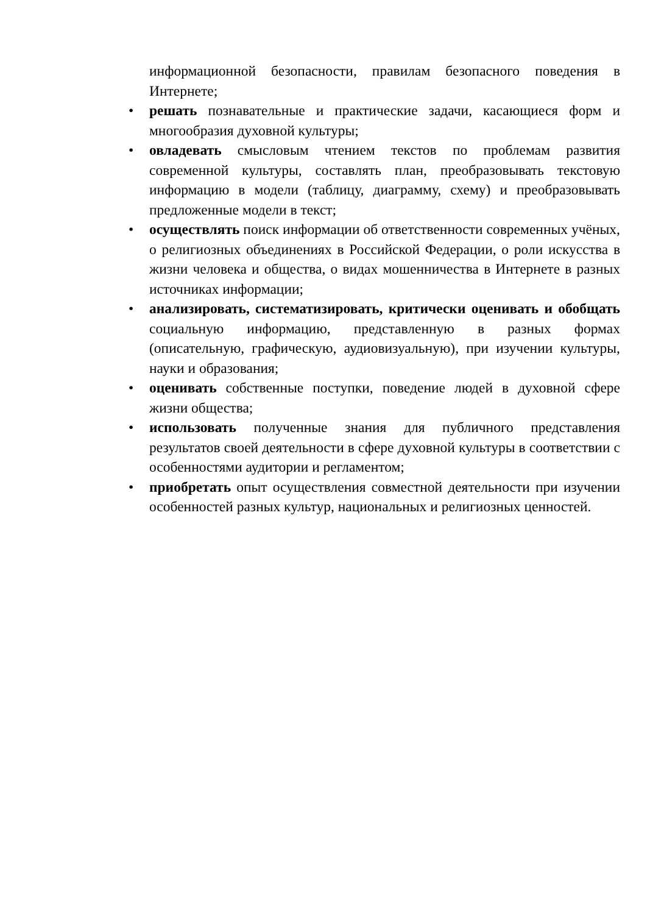информационной безопасности, правилам безопасного поведения в Интернете;
• решать познавательные и практические задачи, касающиеся форм и многообразия духовной культуры;
• овладевать смысловым чтением текстов по проблемам развития современной культуры, составлять план, преобразовывать текстовую информацию в модели (таблицу, диаграмму, схему) и преобразовывать предложенные модели в текст;
• осуществлять поиск информации об ответственности современных учёных, о религиозных объединениях в Российской Федерации, о роли искусства в жизни человека и общества, о видах мошенничества в Интернете в разных источниках информации;
• анализировать, систематизировать, критически оценивать и обобщать социальную информацию, представленную в разных формах (описательную, графическую, аудиовизуальную), при изучении культуры, науки и образования;
• оценивать собственные поступки, поведение людей в духовной сфере жизни общества;
• использовать полученные знания для публичного представления результатов своей деятельности в сфере духовной культуры в соответствии с особенностями аудитории и регламентом;
• приобретать опыт осуществления совместной деятельности при изучении особенностей разных культур, национальных и религиозных ценностей.